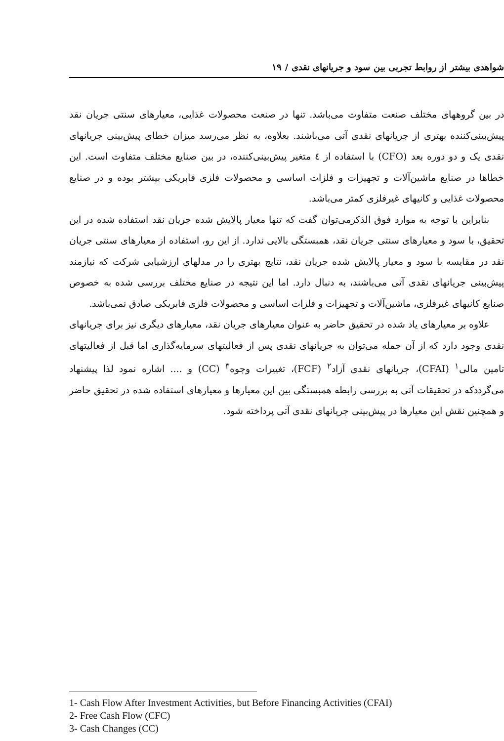شواهدی بیشتر از روابط تجربی بین سود و جریانهای نقدی / ۱۹
در بین گروههای مختلف صنعت متفاوت می‌باشد. تنها در صنعت محصولات غذایی، معیارهای سنتی جریان نقد پیش‌بینی‌کننده بهتری از جریانهای نقدی آتی می‌باشند. بعلاوه، به نظر می‌رسد میزان خطای پیش‌بینی جریانهای نقدی یک و دو دوره بعد (CFO) با استفاده از ٤ متغیر پیش‌بینی‌کننده، در بین صنایع مختلف متفاوت است. این خطاها در صنایع ماشین‌آلات و تجهیزات و فلزات اساسی و محصولات فلزی فابریکی بیشتر بوده و در صنایع محصولات غذایی و کانیهای غیرفلزی کمتر می‌باشد.
بنابراین با توجه به موارد فوق الذکرمی‌توان گفت که تنها معیار پالایش شده جریان نقد استفاده شده در این تحقیق، با سود و معیارهای سنتی جریان نقد، همبستگی بالایی ندارد. از این رو، استفاده از معیارهای سنتی جریان نقد در مقایسه با سود و معیار پالایش شده جریان نقد، نتایج بهتری را در مدلهای ارزشیابی شرکت که نیازمند پیش‌بینی جریانهای نقدی آتی می‌باشند، به دنبال دارد. اما این نتیجه در صنایع مختلف بررسی شده به خصوص صنایع کانیهای غیرفلزی، ماشین‌آلات و تجهیزات و فلزات اساسی و محصولات فلزی فابریکی صادق نمی‌باشد.
علاوه بر معیارهای یاد شده در تحقیق حاضر به عنوان معیارهای جریان نقد، معیارهای دیگری نیز برای جریانهای نقدی وجود دارد که از آن جمله می‌توان به جریانهای نقدی پس از فعالیتهای سرمایه‌گذاری اما قبل از فعالیتهای تامین مالی<sup>۱</sup> (CFAI)، جریانهای نقدی آزاد<sup>۲</sup> (FCF)، تغییرات وجوه<sup>۳</sup> (CC) و .... اشاره نمود لذا پیشنهاد می‌گرددکه در تحقیقات آتی به بررسی رابطه همبستگی بین این معیارها و معیارهای استفاده شده در تحقیق حاضر و همچنین نقش این معیارها در پیش‌بینی جریانهای نقدی آتی پرداخته شود.
1- Cash Flow After Investment Activities, but Before Financing Activities (CFAI)
2- Free Cash Flow (CFC)
3- Cash Changes (CC)